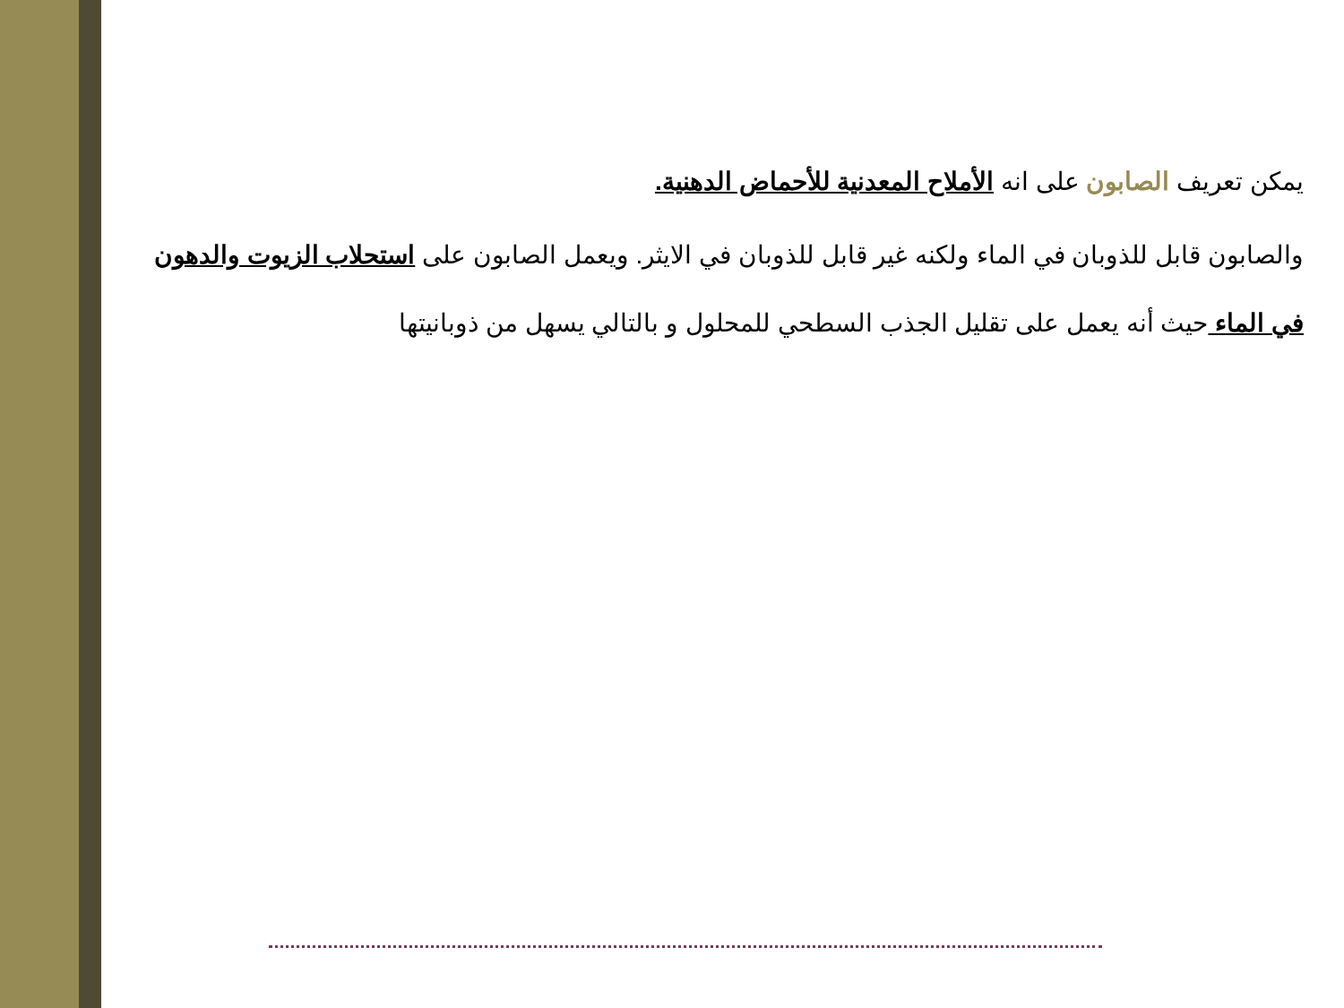يمكن تعريف الصابون على انه الأملاح المعدنية للأحماض الدهنية.
والصابون قابل للذوبان في الماء ولكنه غير قابل للذوبان في الايثر. ويعمل الصابون على استحلاب الزيوت والدهون في الماء حيث أنه يعمل على تقليل الجذب السطحي للمحلول و بالتالي يسهل من ذوبانيتها